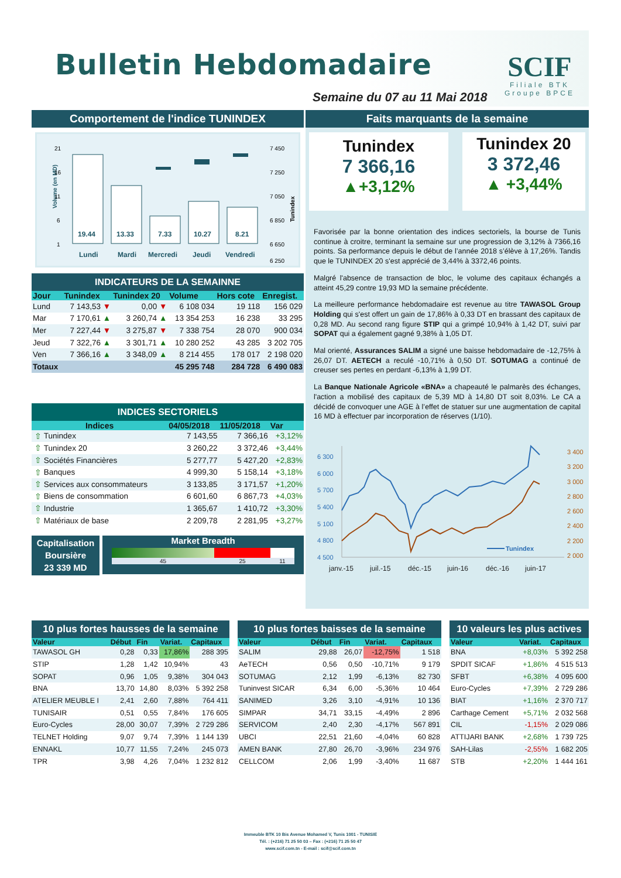Bulletin Hebdomadaire
Semaine du 07 au 11 Mai 2018
SCIF
Filiale BTK
Groupe BPCE
Comportement de l'indice TUNINDEX
Volume (en MD)
21
16
11
6
1
7 450
7 250
7 050
6 850
6 650
6 250
19.44
13.33
7.33
10.27
8.21
Lundi
Mardi
Mercredi
Jeudi
Vendredi
Tunindex
INDICATEURS DE LA SEMAINNE
| Jour | Tunindex | Tunindex 20 | Volume | Hors cote | Enregist. |
| --- | --- | --- | --- | --- | --- |
| Lund | 7 143,53 ▼ | 0,00 ▼ | 6 108 034 | 19 118 | 156 029 |
| Mar | 7 170,61 ▲ | 3 260,74 ▲ | 13 354 253 | 16 238 | 33 295 |
| Mer | 7 227,44 ▼ | 3 275,87 ▼ | 7 338 754 | 28 070 | 900 034 |
| Jeud | 7 322,76 ▲ | 3 301,71 ▲ | 10 280 252 | 43 285 | 3 202 705 |
| Ven | 7 366,16 ▲ | 3 348,09 ▲ | 8 214 455 | 178 017 | 2 198 020 |
| Totaux | | | 45 295 748 | 284 728 | 6 490 083 |
INDICES SECTORIELS
| Indices | | 04/05/2018 | 11/05/2018 | Var |
| --- | --- | --- | --- | --- |
| ⇧ | Tunindex | 7 143,55 | 7 366,16 | +3,12% |
| ⇧ | Tunindex 20 | 3 260,22 | 3 372,46 | +3,44% |
| ⇧ | Sociétés Financières | 5 277,77 | 5 427,20 | +2,83% |
| ⇧ | Banques | 4 999,30 | 5 158,14 | +3,18% |
| ⇧ | Services aux consommateurs | 3 133,85 | 3 171,57 | +1,20% |
| ⇧ | Biens de consommation | 6 601,60 | 6 867,73 | +4,03% |
| ⇧ | Industrie | 1 365,67 | 1 410,72 | +3,30% |
| ⇧ | Matériaux de base | 2 209,78 | 2 281,95 | +3,27% |
Capitalisation Boursière
23 339 MD
Market Breadth
45 25 11
Faits marquants de la semaine
Tunindex
7 366,16
▲+3,12%
Tunindex 20
3 372,46
▲ +3,44%
Favorisée par la bonne orientation des indices sectoriels, la bourse de Tunis continue à croitre, terminant la semaine sur une progression de 3,12% à 7366,16 points. Sa performance depuis le début de l’année 2018 s’élève à 17,26%. Tandis que le TUNINDEX 20 s'est apprécié de 3,44% à 3372,46 points.
Malgré l'absence de transaction de bloc, le volume des capitaux échangés a atteint 45,29 contre 19,93 MD la semaine précédente.
La meilleure performance hebdomadaire est revenue au titre TAWASOL Group Holding qui s'est offert un gain de 17,86% à 0,33 DT en brassant des capitaux de 0,28 MD. Au second rang figure STIP qui a grimpé 10,94% à 1,42 DT, suivi par SOPAT qui a également gagné 9,38% à 1,05 DT.
Mal orienté, Assurances SALIM a signé une baisse hebdomadaire de -12,75% à 26,07 DT. AETECH a reculé -10,71% à 0,50 DT. SOTUMAG a continué de creuser ses pertes en perdant -6,13% à 1,99 DT.
La Banque Nationale Agricole «BNA» a chapeauté le palmarès des échanges, l'action a mobilisé des capitaux de 5,39 MD à 14,80 DT soit 8,03%. Le CA a décidé de convoquer une AGE à l’effet de statuer sur une augmentation de capital 16 MD à effectuer par incorporation de réserves (1/10).
6 300
6 000
5 700
5 400
5 100
4 800
4 500
3 400
3 200
3 000
2 800
2 600
2 400
2 200
2 000
Tunindex
janv.-15
juil.-15
déc.-15
juin-16
déc.-16
juin-17
10 plus fortes hausses de la semaine
| Valeur | Début | Fin | Variat. | Capitaux |
| --- | --- | --- | --- | --- |
| TAWASOL GH | 0,28 | 0,33 | 17,86% | 288 395 |
| STIP | 1,28 | 1,42 | 10,94% | 43 |
| SOPAT | 0,96 | 1,05 | 9,38% | 304 043 |
| BNA | 13,70 | 14,80 | 8,03% | 5 392 258 |
| ATELIER MEUBLE I | 2,41 | 2,60 | 7,88% | 764 411 |
| TUNISAIR | 0,51 | 0,55 | 7,84% | 176 605 |
| Euro-Cycles | 28,00 | 30,07 | 7,39% | 2 729 286 |
| TELNET Holding | 9,07 | 9,74 | 7,39% | 1 144 139 |
| ENNAKL | 10,77 | 11,55 | 7,24% | 245 073 |
| TPR | 3,98 | 4,26 | 7,04% | 1 232 812 |
10 plus fortes baisses de la semaine
| Valeur | Début | Fin | Variat. | Capitaux |
| --- | --- | --- | --- | --- |
| SALIM | 29,88 | 26,07 | -12,75% | 1 518 |
| AeTECH | 0,56 | 0,50 | -10,71% | 9 179 |
| SOTUMAG | 2,12 | 1,99 | -6,13% | 82 730 |
| Tuninvest SICAR | 6,34 | 6,00 | -5,36% | 10 464 |
| SANIMED | 3,26 | 3,10 | -4,91% | 10 136 |
| SIMPAR | 34,71 | 33,15 | -4,49% | 2 896 |
| SERVICOM | 2,40 | 2,30 | -4,17% | 567 891 |
| UBCI | 22,51 | 21,60 | -4,04% | 60 828 |
| AMEN BANK | 27,80 | 26,70 | -3,96% | 234 976 |
| CELLCOM | 2,06 | 1,99 | -3,40% | 11 687 |
10 valeurs les plus actives
| Valeur | Variat. | Capitaux |
| --- | --- | --- |
| BNA | +8,03% | 5 392 258 |
| SPDIT SICAF | +1,86% | 4 515 513 |
| SFBT | +6,38% | 4 095 600 |
| Euro-Cycles | +7,39% | 2 729 286 |
| BIAT | +1,16% | 2 370 717 |
| Carthage Cement | +5,71% | 2 032 568 |
| CIL | -1,15% | 2 029 086 |
| ATTIJARI BANK | +2,68% | 1 739 725 |
| SAH-Lilas | -2,55% | 1 682 205 |
| STB | +2,20% | 1 444 161 |
Immeuble BTK 10 Bis Avenue Mohamed V, Tunis 1001 - TUNISIE
Tél. : (+216) 71 25 50 03 – Fax : (+216) 71 25 50 47
www.scif.com.tn - E-mail : scif@scif.com.tn